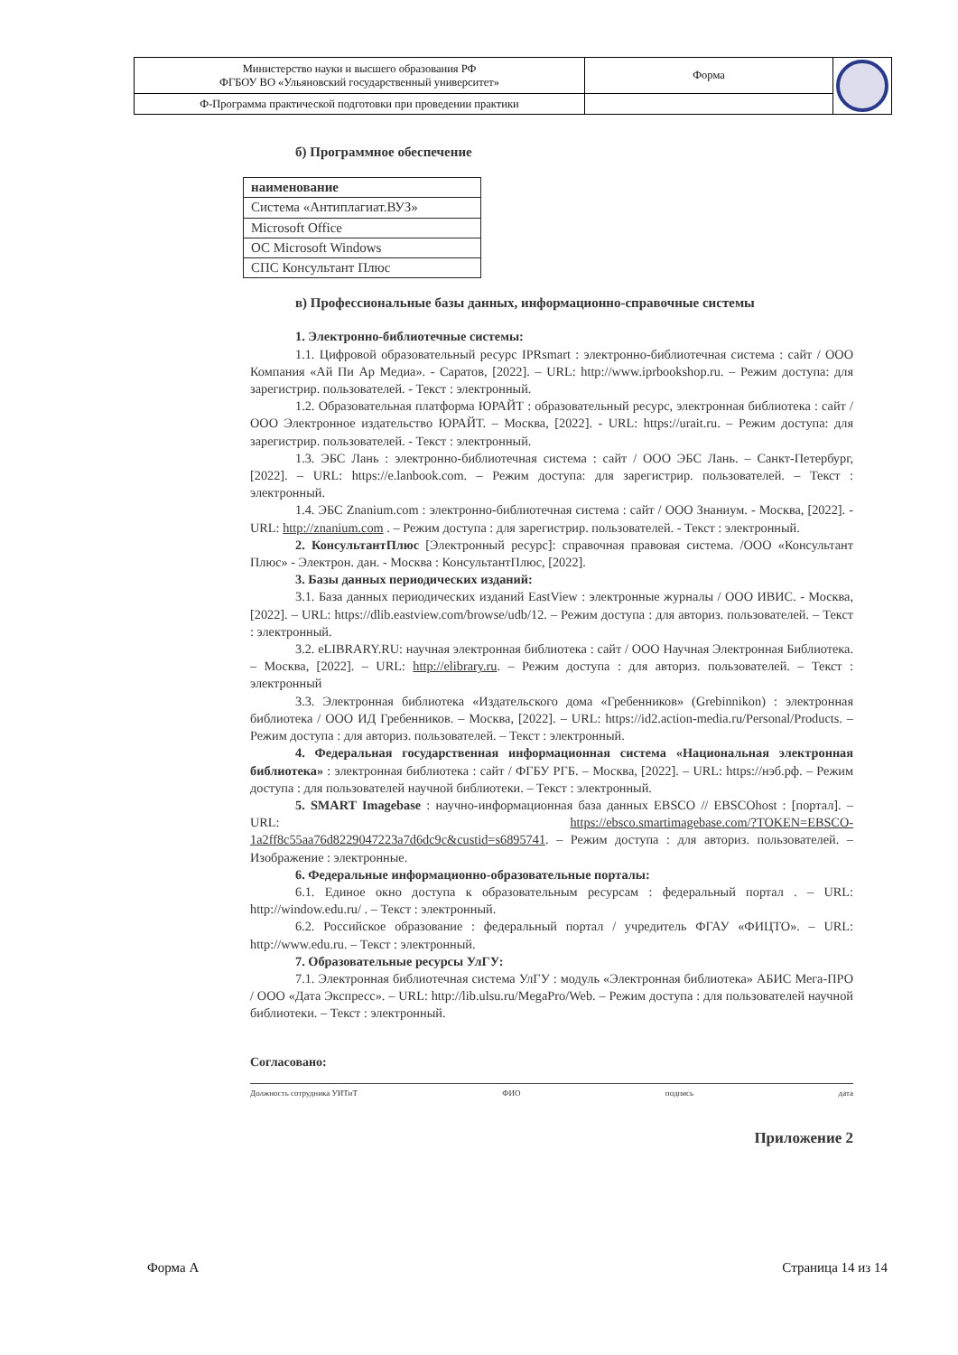| Министерство науки и высшего образования РФ ФГБОУ ВО «Ульяновский государственный университет» | Форма | |
| Ф-Программа практической подготовки при проведении практики | | |
б) Программное обеспечение
| наименование |
| --- |
| Система «Антиплагиат.ВУЗ» |
| Microsoft Office |
| ОС Microsoft Windows |
| СПС Консультант Плюс |
в) Профессиональные базы данных, информационно-справочные системы
1. Электронно-библиотечные системы:
1.1. Цифровой образовательный ресурс IPRsmart : электронно-библиотечная система : сайт / ООО Компания «Ай Пи Ар Медиа». - Саратов, [2022]. – URL: http://www.iprbookshop.ru. – Режим доступа: для зарегистрир. пользователей. - Текст : электронный.
1.2. Образовательная платформа ЮРАЙТ : образовательный ресурс, электронная библиотека : сайт / ООО Электронное издательство ЮРАЙТ. – Москва, [2022]. - URL: https://urait.ru. – Режим доступа: для зарегистрир. пользователей. - Текст : электронный.
1.3. ЭБС Лань : электронно-библиотечная система : сайт / ООО ЭБС Лань. – Санкт-Петербург, [2022]. – URL: https://e.lanbook.com. – Режим доступа: для зарегистрир. пользователей. – Текст : электронный.
1.4. ЭБС Znanium.com : электронно-библиотечная система : сайт / ООО Знаниум. - Москва, [2022]. - URL: http://znanium.com . – Режим доступа : для зарегистрир. пользователей. - Текст : электронный.
2. КонсультантПлюс [Электронный ресурс]: справочная правовая система. /ООО «Консультант Плюс» - Электрон. дан. - Москва : КонсультантПлюс, [2022].
3. Базы данных периодических изданий:
3.1. База данных периодических изданий EastView : электронные журналы / ООО ИВИС. - Москва, [2022]. – URL: https://dlib.eastview.com/browse/udb/12. – Режим доступа : для авториз. пользователей. – Текст : электронный.
3.2. eLIBRARY.RU: научная электронная библиотека : сайт / ООО Научная Электронная Библиотека. – Москва, [2022]. – URL: http://elibrary.ru. – Режим доступа : для авториз. пользователей. – Текст : электронный
3.3. Электронная библиотека «Издательского дома «Гребенников» (Grebinnikon) : электронная библиотека / ООО ИД Гребенников. – Москва, [2022]. – URL: https://id2.action-media.ru/Personal/Products. – Режим доступа : для авториз. пользователей. – Текст : электронный.
4. Федеральная государственная информационная система «Национальная электронная библиотека» : электронная библиотека : сайт / ФГБУ РГБ. – Москва, [2022]. – URL: https://нэб.рф. – Режим доступа : для пользователей научной библиотеки. – Текст : электронный.
5. SMART Imagebase : научно-информационная база данных EBSCO // EBSCOhost : [портал]. – URL: https://ebsco.smartimagebase.com/?TOKEN=EBSCO-1a2ff8c55aa76d8229047223a7d6dc9c&custid=s6895741. – Режим доступа : для авториз. пользователей. – Изображение : электронные.
6. Федеральные информационно-образовательные порталы:
6.1. Единое окно доступа к образовательным ресурсам : федеральный портал . – URL: http://window.edu.ru/ . – Текст : электронный.
6.2. Российское образование : федеральный портал / учредитель ФГАУ «ФИЦТО». – URL: http://www.edu.ru. – Текст : электронный.
7. Образовательные ресурсы УлГУ:
7.1. Электронная библиотечная система УлГУ : модуль «Электронная библиотека» АБИС Мега-ПРО / ООО «Дата Экспресс». – URL: http://lib.ulsu.ru/MegaPro/Web. – Режим доступа : для пользователей научной библиотеки. – Текст : электронный.
Согласовано:
Должность сотрудника УИТиТ ФИО подпись дата
Приложение 2
Форма А Страница 14 из 14